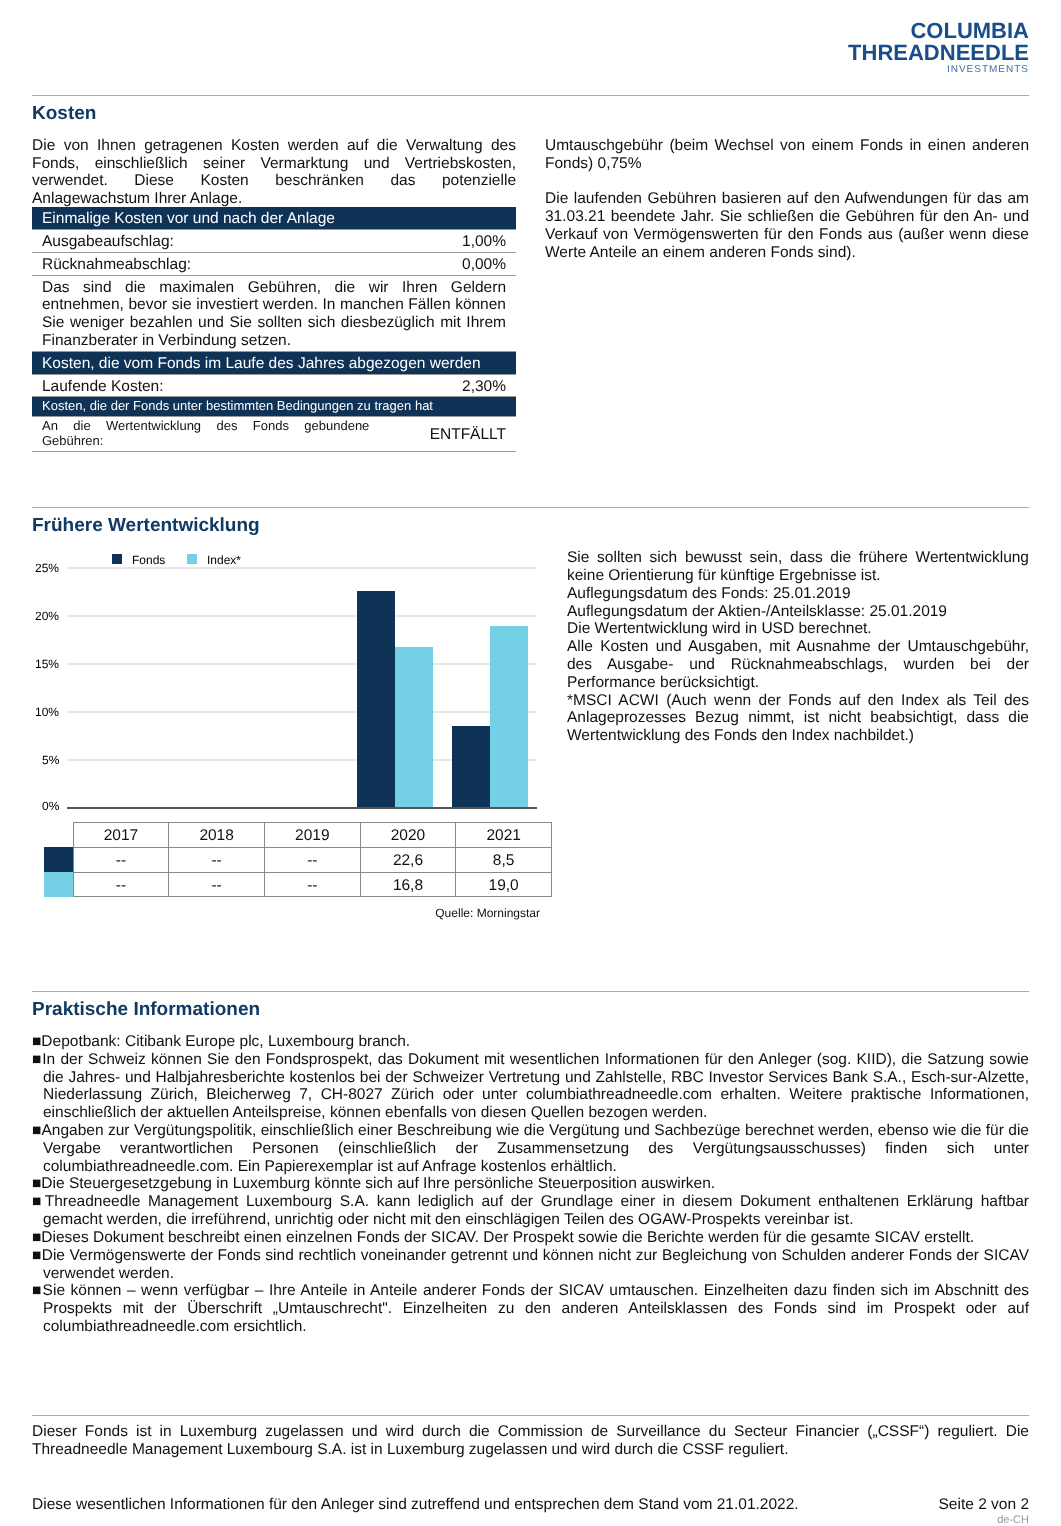COLUMBIA
THREADNEEDLE
INVESTMENTS
Kosten
Die von Ihnen getragenen Kosten werden auf die Verwaltung des Fonds, einschließlich seiner Vermarktung und Vertriebskosten, verwendet. Diese Kosten beschränken das potenzielle Anlagewachstum Ihrer Anlage.
| Einmalige Kosten vor und nach der Anlage | |
| Ausgabeaufschlag: | 1,00% |
| Rücknahmeabschlag: | 0,00% |
| Das sind die maximalen Gebühren, die wir Ihren Geldern entnehmen, bevor sie investiert werden. In manchen Fällen können Sie weniger bezahlen und Sie sollten sich diesbezüglich mit Ihrem Finanzberater in Verbindung setzen. | |
| Kosten, die vom Fonds im Laufe des Jahres abgezogen werden | |
| Laufende Kosten: | 2,30% |
| Kosten, die der Fonds unter bestimmten Bedingungen zu tragen hat | |
| An die Wertentwicklung des Fonds gebundene Gebühren: | ENTFÄLLT |
Umtauschgebühr (beim Wechsel von einem Fonds in einen anderen Fonds) 0,75%
Die laufenden Gebühren basieren auf den Aufwendungen für das am 31.03.21 beendete Jahr. Sie schließen die Gebühren für den An- und Verkauf von Vermögenswerten für den Fonds aus (außer wenn diese Werte Anteile an einem anderen Fonds sind).
Frühere Wertentwicklung
Fonds
Index*
25%
20%
15%
10%
5%
0%
| | 2017 | 2018 | 2019 | 2020 | 2021 |
| | -- | -- | -- | 22,6 | 8,5 |
| | -- | -- | -- | 16,8 | 19,0 |
Quelle: Morningstar
Sie sollten sich bewusst sein, dass die frühere Wertentwicklung keine Orientierung für künftige Ergebnisse ist.
Auflegungsdatum des Fonds: 25.01.2019
Auflegungsdatum der Aktien-/Anteilsklasse: 25.01.2019
Die Wertentwicklung wird in USD berechnet.
Alle Kosten und Ausgaben, mit Ausnahme der Umtauschgebühr, des Ausgabe- und Rücknahmeabschlags, wurden bei der Performance berücksichtigt.
*MSCI ACWI (Auch wenn der Fonds auf den Index als Teil des Anlageprozesses Bezug nimmt, ist nicht beabsichtigt, dass die Wertentwicklung des Fonds den Index nachbildet.)
Praktische Informationen
■Depotbank: Citibank Europe plc, Luxembourg branch.
■In der Schweiz können Sie den Fondsprospekt, das Dokument mit wesentlichen Informationen für den Anleger (sog. KIID), die Satzung sowie die Jahres- und Halbjahresberichte kostenlos bei der Schweizer Vertretung und Zahlstelle, RBC Investor Services Bank S.A., Esch-sur-Alzette, Niederlassung Zürich, Bleicherweg 7, CH-8027 Zürich oder unter columbiathreadneedle.com erhalten. Weitere praktische Informationen, einschließlich der aktuellen Anteilspreise, können ebenfalls von diesen Quellen bezogen werden.
■Angaben zur Vergütungspolitik, einschließlich einer Beschreibung wie die Vergütung und Sachbezüge berechnet werden, ebenso wie die für die Vergabe verantwortlichen Personen (einschließlich der Zusammensetzung des Vergütungsausschusses) finden sich unter columbiathreadneedle.com. Ein Papierexemplar ist auf Anfrage kostenlos erhältlich.
■Die Steuergesetzgebung in Luxemburg könnte sich auf Ihre persönliche Steuerposition auswirken.
■Threadneedle Management Luxembourg S.A. kann lediglich auf der Grundlage einer in diesem Dokument enthaltenen Erklärung haftbar gemacht werden, die irreführend, unrichtig oder nicht mit den einschlägigen Teilen des OGAW-Prospekts vereinbar ist.
■Dieses Dokument beschreibt einen einzelnen Fonds der SICAV. Der Prospekt sowie die Berichte werden für die gesamte SICAV erstellt.
■Die Vermögenswerte der Fonds sind rechtlich voneinander getrennt und können nicht zur Begleichung von Schulden anderer Fonds der SICAV verwendet werden.
■Sie können – wenn verfügbar – Ihre Anteile in Anteile anderer Fonds der SICAV umtauschen. Einzelheiten dazu finden sich im Abschnitt des Prospekts mit der Überschrift „Umtauschrecht". Einzelheiten zu den anderen Anteilsklassen des Fonds sind im Prospekt oder auf columbiathreadneedle.com ersichtlich.
Dieser Fonds ist in Luxemburg zugelassen und wird durch die Commission de Surveillance du Secteur Financier („CSSF“) reguliert. Die Threadneedle Management Luxembourg S.A. ist in Luxemburg zugelassen und wird durch die CSSF reguliert.
Diese wesentlichen Informationen für den Anleger sind zutreffend und entsprechen dem Stand vom 21.01.2022. Seite 2 von 2
de-CH